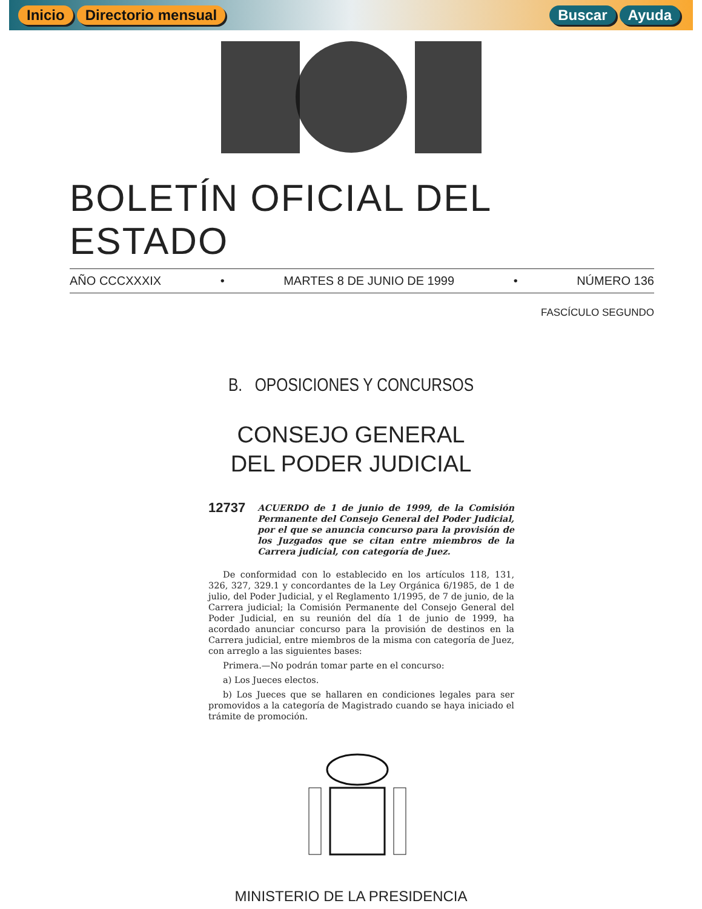Inicio Directorio mensual Buscar Ayuda
BOLETÍN OFICIAL DEL ESTADO
AÑO CCCXXXIX • MARTES 8 DE JUNIO DE 1999 • NÚMERO 136
FASCÍCULO SEGUNDO
B. OPOSICIONES Y CONCURSOS
CONSEJO GENERAL
DEL PODER JUDICIAL
12737 ACUERDO de 1 de junio de 1999, de la Comisión Permanente del Consejo General del Poder Judicial, por el que se anuncia concurso para la provisión de los Juzgados que se citan entre miembros de la Carrera judicial, con categoría de Juez.
De conformidad con lo establecido en los artículos 118, 131, 326, 327, 329.1 y concordantes de la Ley Orgánica 6/1985, de 1 de julio, del Poder Judicial, y el Reglamento 1/1995, de 7 de junio, de la Carrera judicial; la Comisión Permanente del Consejo General del Poder Judicial, en su reunión del día 1 de junio de 1999, ha acordado anunciar concurso para la provisión de destinos en la Carrera judicial, entre miembros de la misma con categoría de Juez, con arreglo a las siguientes bases:
Primera.—No podrán tomar parte en el concurso:
a) Los Jueces electos.
b) Los Jueces que se hallaren en condiciones legales para ser promovidos a la categoría de Magistrado cuando se haya iniciado el trámite de promoción.
MINISTERIO DE LA PRESIDENCIA